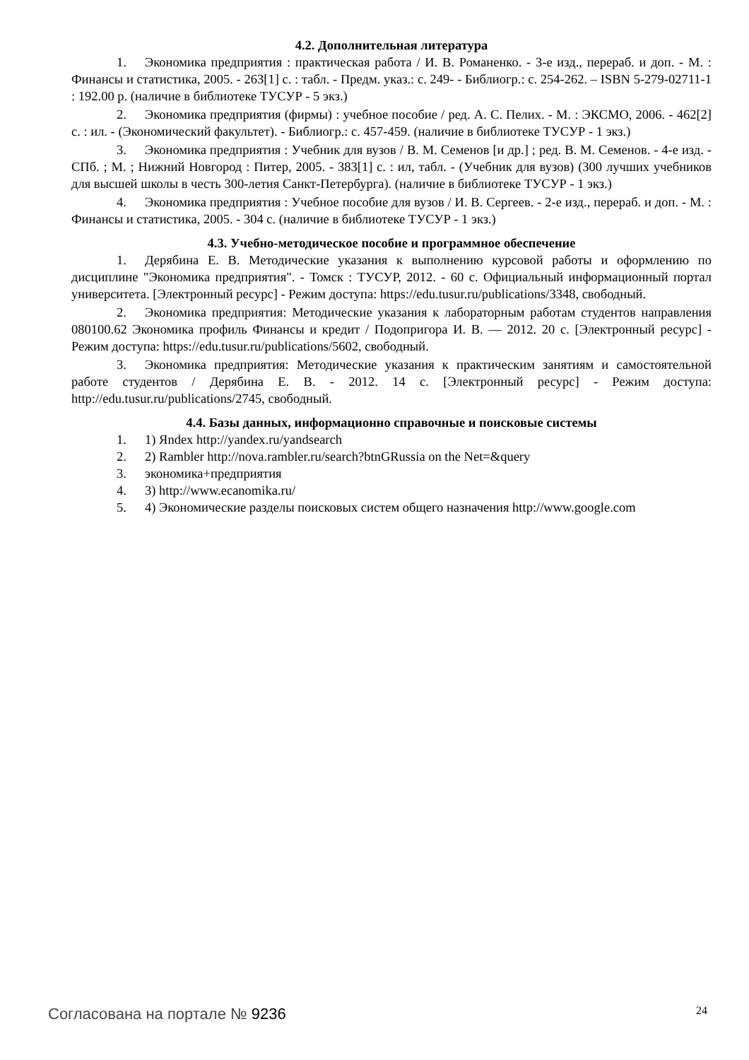4.2. Дополнительная литература
1. Экономика предприятия : практическая работа / И. В. Романенко. - 3-е изд., перераб. и доп. - М. : Финансы и статистика, 2005. - 263[1] с. : табл. - Предм. указ.: с. 249- - Библиогр.: с. 254-262. – ISBN 5-279-02711-1 : 192.00 р. (наличие в библиотеке ТУСУР - 5 экз.)
2. Экономика предприятия (фирмы) : учебное пособие / ред. А. С. Пелих. - М. : ЭКСМО, 2006. - 462[2] с. : ил. - (Экономический факультет). - Библиогр.: с. 457-459. (наличие в библиотеке ТУСУР - 1 экз.)
3. Экономика предприятия : Учебник для вузов / В. М. Семенов [и др.] ; ред. В. М. Семенов. - 4-е изд. - СПб. ; М. ; Нижний Новгород : Питер, 2005. - 383[1] с. : ил, табл. - (Учебник для вузов) (300 лучших учебников для высшей школы в честь 300-летия Санкт-Петербурга). (наличие в библиотеке ТУСУР - 1 экз.)
4. Экономика предприятия : Учебное пособие для вузов / И. В. Сергеев. - 2-е изд., перераб. и доп. - М. : Финансы и статистика, 2005. - 304 с. (наличие в библиотеке ТУСУР - 1 экз.)
4.3. Учебно-методическое пособие и программное обеспечение
1. Дерябина Е. В. Методические указания к выполнению курсовой работы и оформлению по дисциплине "Экономика предприятия". - Томск : ТУСУР, 2012. - 60 с. Официальный информационный портал университета. [Электронный ресурс] - Режим доступа: https://edu.tusur.ru/publications/3348, свободный.
2. Экономика предприятия: Методические указания к лабораторным работам студентов направления 080100.62 Экономика профиль Финансы и кредит / Подопригора И. В. — 2012. 20 с. [Электронный ресурс] - Режим доступа: https://edu.tusur.ru/publications/5602, свободный.
3. Экономика предприятия: Методические указания к практическим занятиям и самостоятельной работе студентов / Дерябина Е. В. - 2012. 14 с. [Электронный ресурс] - Режим доступа: http://edu.tusur.ru/publications/2745, свободный.
4.4. Базы данных, информационно справочные и поисковые системы
1. 1) Яndex http://yandex.ru/yandsearch
2. 2) Rambler http://nova.rambler.ru/search?btnGRussia on the Net=&query
3. экономика+предприятия
4. 3) http://www.ecanomika.ru/
5. 4) Экономические разделы поисковых систем общего назначения http://www.google.com
Согласована на портале № 9236 24